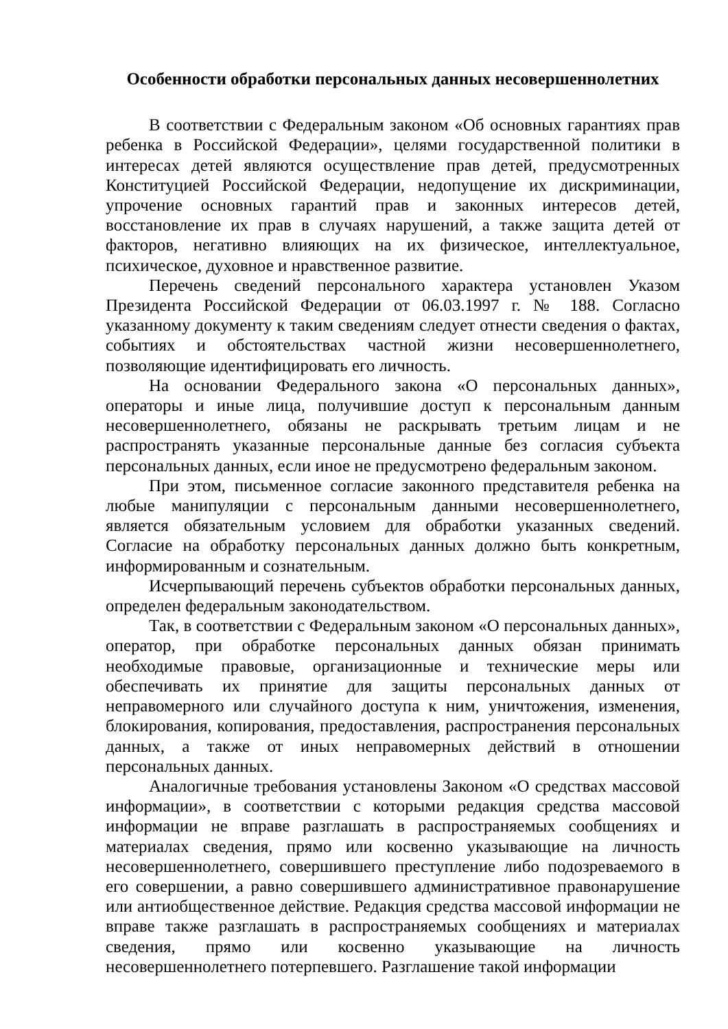Особенности обработки персональных данных несовершеннолетних
В соответствии с Федеральным законом «Об основных гарантиях прав ребенка в Российской Федерации», целями государственной политики в интересах детей являются осуществление прав детей, предусмотренных Конституцией Российской Федерации, недопущение их дискриминации, упрочение основных гарантий прав и законных интересов детей, восстановление их прав в случаях нарушений, а также защита детей от факторов, негативно влияющих на их физическое, интеллектуальное, психическое, духовное и нравственное развитие.
Перечень сведений персонального характера установлен Указом Президента Российской Федерации от 06.03.1997 г. № 188. Согласно указанному документу к таким сведениям следует отнести сведения о фактах, событиях и обстоятельствах частной жизни несовершеннолетнего, позволяющие идентифицировать его личность.
На основании Федерального закона «О персональных данных», операторы и иные лица, получившие доступ к персональным данным несовершеннолетнего, обязаны не раскрывать третьим лицам и не распространять указанные персональные данные без согласия субъекта персональных данных, если иное не предусмотрено федеральным законом.
При этом, письменное согласие законного представителя ребенка на любые манипуляции с персональным данными несовершеннолетнего, является обязательным условием для обработки указанных сведений. Согласие на обработку персональных данных должно быть конкретным, информированным и сознательным.
Исчерпывающий перечень субъектов обработки персональных данных, определен федеральным законодательством.
Так, в соответствии с Федеральным законом «О персональных данных», оператор, при обработке персональных данных обязан принимать необходимые правовые, организационные и технические меры или обеспечивать их принятие для защиты персональных данных от неправомерного или случайного доступа к ним, уничтожения, изменения, блокирования, копирования, предоставления, распространения персональных данных, а также от иных неправомерных действий в отношении персональных данных.
Аналогичные требования установлены Законом «О средствах массовой информации», в соответствии с которыми редакция средства массовой информации не вправе разглашать в распространяемых сообщениях и материалах сведения, прямо или косвенно указывающие на личность несовершеннолетнего, совершившего преступление либо подозреваемого в его совершении, а равно совершившего административное правонарушение или антиобщественное действие. Редакция средства массовой информации не вправе также разглашать в распространяемых сообщениях и материалах сведения, прямо или косвенно указывающие на личность несовершеннолетнего потерпевшего. Разглашение такой информации